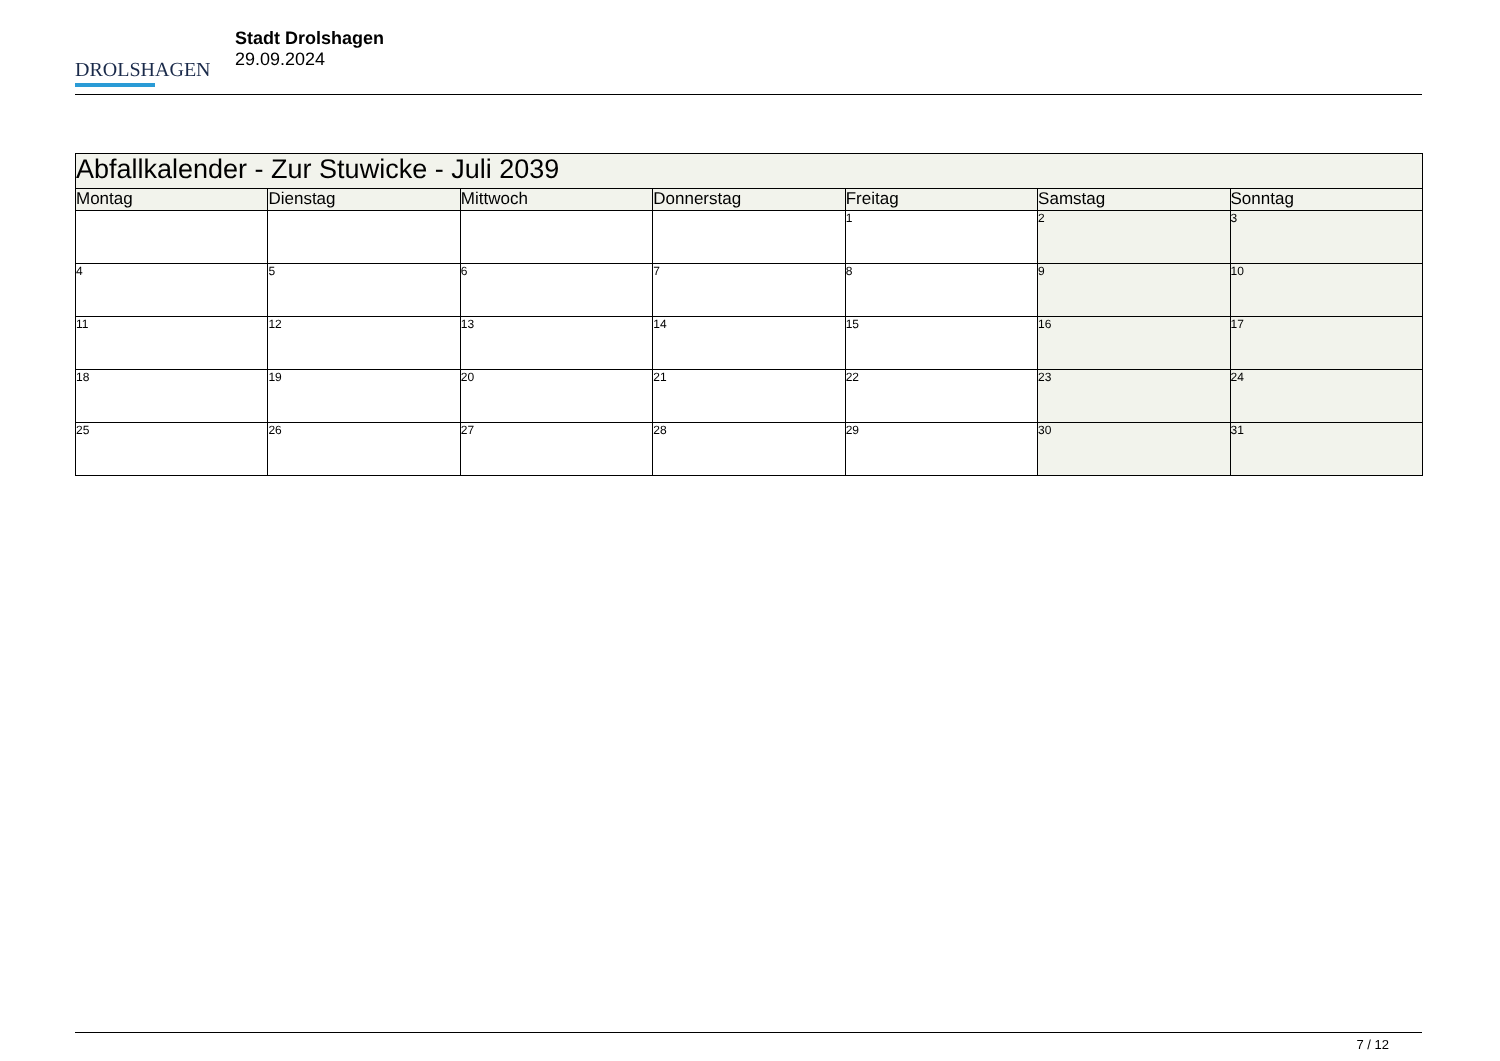DROLSHAGEN
Stadt Drolshagen
29.09.2024
| Abfallkalender - Zur Stuwicke - Juli 2039 | | | | | | |
| --- | --- | --- | --- | --- | --- | --- |
| Montag | Dienstag | Mittwoch | Donnerstag | Freitag | Samstag | Sonntag |
| | | | | 1 | 2 | 3 |
| 4 | 5 | 6 | 7 | 8 | 9 | 10 |
| 11 | 12 | 13 | 14 | 15 | 16 | 17 |
| 18 | 19 | 20 | 21 | 22 | 23 | 24 |
| 25 | 26 | 27 | 28 | 29 | 30 | 31 |
7 / 12